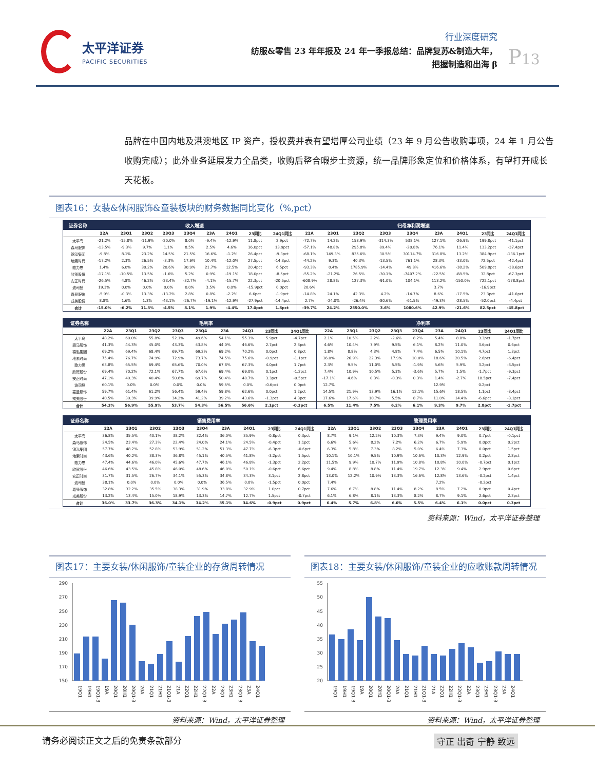太平洋证券
PACIFIC SECURITIES
行业深度研究
纺服&零售 23 年年报及 24 年一季报总结：品牌复苏&制造大年，
把握制造和出海 β
P13
品牌在中国内地及港澳地区 IP 资产，授权费并表有望增厚公司业绩（23 年 9 月公告收购事项，24 年 1 月公告收购完成）；此外业务延展发力全品类，收购后整合暇步士资源，统一品牌形象定位和价格体系，有望打开成长天花板。
图表16：女装&休闲服饰&童装板块的财务数据同比变化（%,pct）
| 证券名称 | 收入增速 | | | | | | | | | 归母净利润增速 | | | | | | | | |
| --- | --- | --- | --- | --- | --- | --- | --- | --- | --- | --- | --- | --- | --- | --- | --- | --- | --- | --- |
| | 22A | 23Q1 | 23Q2 | 23Q3 | 23Q4 | 23A | 24Q1 | 23同比 | 24Q1同比 | 22A | 23Q1 | 23Q2 | 23Q3 | 23Q4 | 23A | 24Q1 | 23同比 | 24Q1同比 |
| 太平鸟 | -21.2% | -15.8% | -11.9% | -20.0% | 8.0% | -9.4% | -12.9% | 11.8pct | 2.9pct | -72.7% | 14.2% | 158.9% | -314.3% | 538.1% | 127.1% | -26.9% | 199.8pct | -41.1pct |
| 森马服饰 | -13.5% | -9.3% | 9.7% | 1.1% | 8.5% | 2.5% | 4.6% | 16.0pct | 13.9pct | -57.1% | 48.8% | 295.8% | 89.4% | -20.8% | 76.1% | 11.4% | 133.2pct | -37.4pct |
| 锦泓集团 | -9.8% | 8.1% | 23.2% | 14.5% | 21.5% | 16.6% | -1.2% | 26.4pct | -9.3pct | -68.1% | 149.3% | 835.6% | 30.5% | 30174.7% | 316.8% | 13.2% | 384.9pct | -136.1pct |
| 地素时尚 | -17.2% | 2.3% | 26.5% | -3.3% | 17.9% | 10.4% | -12.0% | 27.5pct | -14.3pct | -44.2% | 9.3% | 40.3% | -13.5% | 761.1% | 28.3% | -33.0% | 72.5pct | -42.4pct |
| 歌力思 | 1.4% | 6.0% | 30.2% | 20.6% | 30.9% | 21.7% | 12.5% | 20.4pct | 6.5pct | -93.3% | 0.4% | 1785.9% | -14.4% | 49.8% | 416.6% | -38.2% | 509.8pct | -38.6pct |
| 欣贺股份 | -17.1% | -10.5% | 13.5% | -1.6% | 5.2% | 0.9% | -19.1% | 18.0pct | -8.5pct | -55.2% | -21.2% | 26.5% | -30.1% | -7407.2% | -22.5% | -88.5% | 32.8pct | -67.3pct |
| 安正时尚 | -26.5% | 4.8% | 46.2% | -23.4% | -32.7% | -4.1% | -15.7% | 22.3pct | -20.5pct | -608.9% | 28.8% | 127.3% | -91.0% | 104.1% | 113.2% | -150.0% | 722.1pct | -178.8pct |
| 波司登 | 19.3% | 0.0% | 0.0% | 0.0% | 0.0% | 3.5% | 0.0% | -15.9pct | 0.0pct | 20.6% | | | | | 3.7% | | -16.9pct | |
| 嘉曼服饰 | -5.9% | -0.3% | 13.3% | -13.2% | 2.8% | 0.8% | -2.2% | 6.6pct | -1.9pct | -14.8% | 24.1% | 42.3% | 4.2% | -14.7% | 8.6% | -17.5% | 23.3pct | -41.6pct |
| 戎美股份 | 8.8% | 1.6% | 1.3% | -43.1% | -26.7% | -19.1% | -12.9% | -27.9pct | -14.4pct | 2.7% | -24.0% | -26.4% | -80.6% | -61.5% | -49.3% | -28.5% | -52.0pct | -4.4pct |
| 合计 | -15.0% | -6.2% | 11.3% | -4.5% | 8.1% | 1.9% | -4.4% | 17.0pct | 1.8pct | -39.7% | 24.2% | 2550.0% | 3.6% | 1080.6% | 42.9% | -21.6% | 82.5pct | -45.8pct |
| 证券名称 | 毛利率 | | | | | | | | | 净利率 | | | | | | | | |
| --- | --- | --- | --- | --- | --- | --- | --- | --- | --- | --- | --- | --- | --- | --- | --- | --- | --- | --- |
| | 22A | 23Q1 | 23Q2 | 23Q3 | 23Q4 | 23A | 24Q1 | 23同比 | 24Q1同比 | 22A | 23Q1 | 23Q2 | 23Q3 | 23Q4 | 23A | 24Q1 | 23同比 | 24Q1同比 |
| 太平鸟 | 48.2% | 60.0% | 55.8% | 52.1% | 49.6% | 54.1% | 55.3% | 5.9pct | -4.7pct | 2.1% | 10.5% | 2.2% | -2.6% | 8.2% | 5.4% | 8.8% | 3.3pct | -1.7pct |
| 森马服饰 | 41.3% | 44.3% | 45.0% | 43.3% | 43.8% | 44.0% | 46.6% | 2.7pct | 2.3pct | 4.6% | 10.4% | 7.9% | 9.5% | 6.1% | 8.2% | 11.0% | 3.6pct | 0.6pct |
| 锦泓集团 | 69.2% | 69.4% | 68.4% | 69.7% | 69.2% | 69.2% | 70.2% | 0.0pct | 0.8pct | 1.8% | 8.8% | 4.3% | 4.8% | 7.4% | 6.5% | 10.1% | 4.7pct | 1.3pct |
| 地素时尚 | 75.4% | 76.7% | 74.9% | 72.9% | 73.7% | 74.5% | 75.6% | -0.9pct | -1.1pct | 16.0% | 26.9% | 22.3% | 17.9% | 10.0% | 18.6% | 20.5% | 2.6pct | -6.4pct |
| 歌力思 | 63.8% | 65.5% | 69.4% | 65.6% | 70.0% | 67.8% | 67.3% | 4.0pct | 1.7pct | 2.3% | 9.5% | 11.0% | 5.5% | -1.9% | 5.6% | 5.9% | 3.2pct | -3.5pct |
| 欣贺股份 | 69.4% | 70.2% | 72.1% | 67.7% | 67.6% | 69.4% | 69.0% | 0.1pct | -1.2pct | 7.4% | 10.9% | 10.5% | 5.3% | -3.6% | 5.7% | 1.5% | -1.7pct | -9.3pct |
| 安正时尚 | 47.1% | 49.3% | 40.4% | 50.6% | 69.7% | 50.4% | 48.7% | 3.3pct | -0.5pct | -17.1% | 4.6% | 0.3% | -0.3% | 0.3% | 1.4% | -2.7% | 18.5pct | -7.4pct |
| 波司登 | 60.1% | 0.0% | 0.0% | 0.0% | 0.0% | 59.5% | 0.0% | -0.6pct | 0.0pct | 12.7% | | | | | 12.9% | | 0.2pct | |
| 嘉曼服饰 | 59.7% | 61.4% | 61.2% | 56.4% | 59.4% | 59.8% | 62.6% | 0.0pct | 1.2pct | 14.5% | 21.9% | 13.9% | 16.1% | 12.1% | 15.6% | 18.5% | 1.1pct | -3.4pct |
| 戎美股份 | 40.5% | 39.3% | 39.9% | 34.2% | 41.2% | 39.2% | 43.6% | -1.3pct | 4.3pct | 17.6% | 17.6% | 10.7% | 5.5% | 8.7% | 11.0% | 14.4% | -6.6pct | -3.1pct |
| 合计 | 54.3% | 56.9% | 55.9% | 53.7% | 54.3% | 56.5% | 56.6% | 2.1pct | -0.3pct | 6.5% | 11.4% | 7.5% | 6.2% | 6.1% | 9.3% | 9.7% | 2.8pct | -1.7pct |
| 证券名称 | 销售费用率 | | | | | | | | | 管理费用率 | | | | | | | | |
| --- | --- | --- | --- | --- | --- | --- | --- | --- | --- | --- | --- | --- | --- | --- | --- | --- | --- | --- |
| | 22A | 23Q1 | 23Q2 | 23Q3 | 23Q4 | 23A | 24Q1 | 23同比 | 24Q1同比 | 22A | 23Q1 | 23Q2 | 23Q3 | 23Q4 | 23A | 24Q1 | 23同比 | 24Q1同比 |
| 太平鸟 | 36.8% | 35.5% | 40.1% | 38.2% | 32.4% | 36.0% | 35.9% | -0.8pct | 0.3pct | 8.7% | 9.1% | 12.2% | 10.3% | 7.3% | 9.4% | 9.0% | 0.7pct | -0.1pct |
| 森马服饰 | 24.5% | 23.4% | 27.3% | 22.4% | 24.0% | 24.1% | 24.5% | -0.4pct | 1.1pct | 6.6% | 5.6% | 8.2% | 7.2% | 6.2% | 6.7% | 5.9% | 0.0pct | 0.2pct |
| 锦泓集团 | 57.7% | 48.2% | 52.8% | 53.9% | 51.2% | 51.3% | 47.7% | -6.3pct | -0.6pct | 6.3% | 5.8% | 7.3% | 8.2% | 5.0% | 6.4% | 7.3% | 0.0pct | 1.5pct |
| 地素时尚 | 43.6% | 40.2% | 38.3% | 36.8% | 45.1% | 40.5% | 41.8% | -3.2pct | 1.5pct | 10.1% | 10.1% | 9.5% | 10.9% | 10.6% | 10.3% | 12.9% | 0.2pct | 2.8pct |
| 歌力思 | 47.4% | 44.6% | 46.0% | 45.6% | 47.7% | 46.1% | 46.8% | -1.3pct | 2.2pct | 11.5% | 9.9% | 10.7% | 11.9% | 10.8% | 10.8% | 10.0% | -0.7pct | 0.1pct |
| 欣贺股份 | 46.6% | 43.5% | 45.8% | 46.0% | 48.6% | 46.0% | 50.1% | -0.6pct | 6.6pct | 9.4% | 8.8% | 8.8% | 11.4% | 19.7% | 12.3% | 9.4% | 2.9pct | 0.6pct |
| 安正时尚 | 31.7% | 31.5% | 26.7% | 34.1% | 55.3% | 34.8% | 34.3% | 3.1pct | 2.8pct | 13.0% | 12.2% | 10.9% | 13.3% | 16.6% | 12.8% | 13.6% | -0.2pct | 1.4pct |
| 波司登 | 38.1% | 0.0% | 0.0% | 0.0% | 0.0% | 36.5% | 0.0% | -1.5pct | 0.0pct | 7.4% | | | | | 7.2% | | -0.2pct | |
| 嘉曼服饰 | 32.8% | 32.2% | 35.5% | 38.3% | 31.9% | 33.8% | 32.9% | 1.0pct | 0.7pct | 7.6% | 6.7% | 8.8% | 11.4% | 8.2% | 8.5% | 7.2% | 0.9pct | 0.4pct |
| 戎美股份 | 13.2% | 13.4% | 15.0% | 18.9% | 13.3% | 14.7% | 12.7% | 1.5pct | -0.7pct | 6.1% | 6.8% | 8.1% | 13.3% | 8.2% | 8.7% | 9.1% | 2.6pct | 2.3pct |
| 合计 | 36.0% | 33.7% | 36.3% | 34.1% | 34.2% | 35.1% | 34.6% | -0.9pct | 0.9pct | 6.4% | 5.7% | 6.8% | 6.6% | 5.5% | 6.4% | 6.1% | 0.0pct | 0.3pct |
资料来源：Wind，太平洋证券整理
图表17：主要女装/休闲服饰/童装企业的存货周转情况
290
270
250
230
210
190
170
150
19Q1 19H1 19Q1-3 19A 20Q1 20H1 20Q1-3 20A 21Q1 21H1 21Q1-3 21A 22Q1 22H1 22Q1-3 22A 23Q1 23H1 23Q1-3 23A 24Q1
资料来源：Wind，太平洋证券整理
图表18：主要女装/休闲服饰/童装企业的应收账款周转情况
55
50
45
40
35
30
25
20
19Q1 19H1 19Q1-3 19A 20Q1 20H1 20Q1-3 20A 21Q1 21H1 21Q1-3 21A 22Q1 22H1 22Q1-3 22A 23Q1 23H1 23Q1-3 23A 24Q1
资料来源：Wind，太平洋证券整理
请务必阅读正文之后的免责条款部分 守正 出奇 宁静 致远